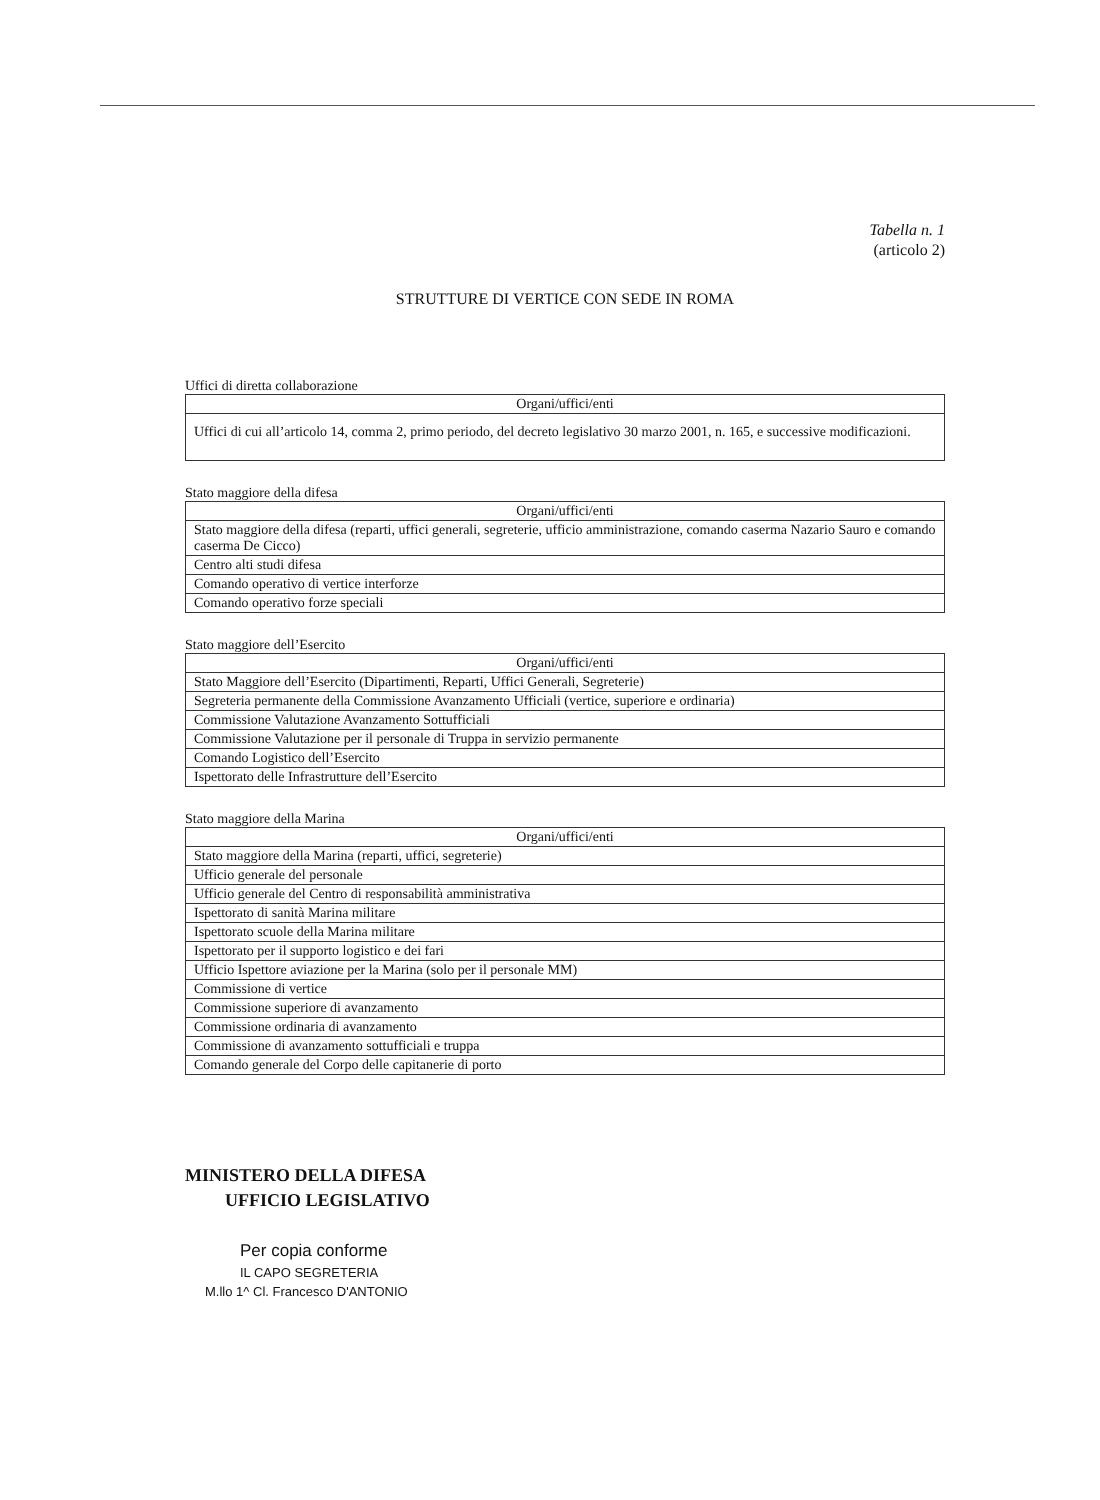Tabella n. 1
(articolo 2)
STRUTTURE DI VERTICE CON SEDE IN ROMA
Uffici di diretta collaborazione
| Organi/uffici/enti |
| --- |
| Uffici di cui all’articolo 14, comma 2, primo periodo, del decreto legislativo 30 marzo 2001, n. 165, e successive modificazioni. |
Stato maggiore della difesa
| Organi/uffici/enti |
| --- |
| Stato maggiore della difesa (reparti, uffici generali, segreterie, ufficio amministrazione, comando caserma Nazario Sauro e comando caserma De Cicco) |
| Centro alti studi difesa |
| Comando operativo di vertice interforze |
| Comando operativo forze speciali |
Stato maggiore dell’Esercito
| Organi/uffici/enti |
| --- |
| Stato Maggiore dell’Esercito (Dipartimenti, Reparti, Uffici Generali, Segreterie) |
| Segreteria permanente della Commissione Avanzamento Ufficiali (vertice, superiore e ordinaria) |
| Commissione Valutazione Avanzamento Sottufficiali |
| Commissione Valutazione per il personale di Truppa in servizio permanente |
| Comando Logistico dell’Esercito |
| Ispettorato delle Infrastrutture dell’Esercito |
Stato maggiore della Marina
| Organi/uffici/enti |
| --- |
| Stato maggiore della Marina (reparti, uffici, segreterie) |
| Ufficio generale del personale |
| Ufficio generale del Centro di responsabilità amministrativa |
| Ispettorato di sanità Marina militare |
| Ispettorato scuole della Marina militare |
| Ispettorato per il supporto logistico e dei fari |
| Ufficio Ispettore aviazione per la Marina (solo per il personale MM) |
| Commissione di vertice |
| Commissione superiore di avanzamento |
| Commissione ordinaria di avanzamento |
| Commissione di avanzamento sottufficiali e truppa |
| Comando generale del Corpo delle capitanerie di porto |
MINISTERO DELLA DIFESA
UFFICIO LEGISLATIVO
Per copia conforme
IL CAPO SEGRETERIA
M.llo 1^ Cl. Francesco D'ANTONIO